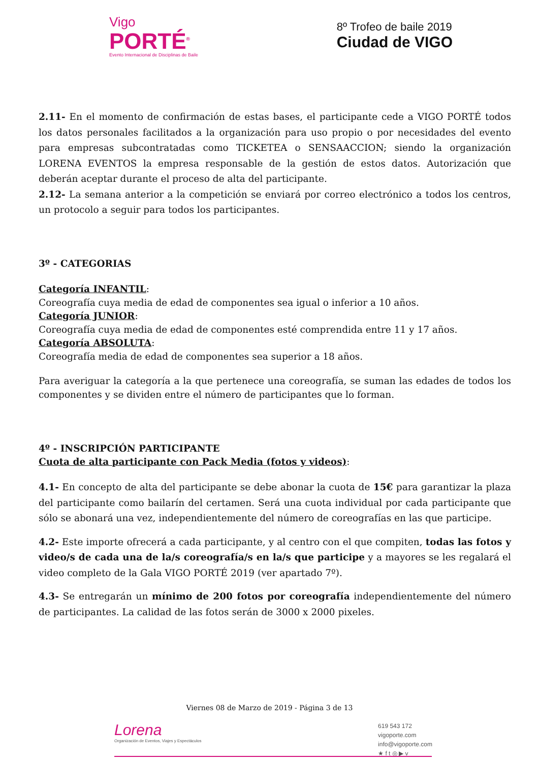Vigo
PORTÉ<sup>®</sup>
Evento Internacional de Disciplinas de Baile
8º Trofeo de baile 2019
Ciudad de VIGO
2.11- En el momento de confirmación de estas bases, el participante cede a VIGO PORTÉ todos los datos personales facilitados a la organización para uso propio o por necesidades del evento para empresas subcontratadas como TICKETEA o SENSAACCION; siendo la organización LORENA EVENTOS la empresa responsable de la gestión de estos datos. Autorización que deberán aceptar durante el proceso de alta del participante.
2.12- La semana anterior a la competición se enviará por correo electrónico a todos los centros, un protocolo a seguir para todos los participantes.
3º - CATEGORIAS
Categoría INFANTIL:
Coreografía cuya media de edad de componentes sea igual o inferior a 10 años.
Categoría JUNIOR:
Coreografía cuya media de edad de componentes esté comprendida entre 11 y 17 años.
Categoría ABSOLUTA:
Coreografía media de edad de componentes sea superior a 18 años.
Para averiguar la categoría a la que pertenece una coreografía, se suman las edades de todos los componentes y se dividen entre el número de participantes que lo forman.
4º - INSCRIPCIÓN PARTICIPANTE
Cuota de alta participante con Pack Media (fotos y videos):
4.1- En concepto de alta del participante se debe abonar la cuota de 15€ para garantizar la plaza del participante como bailarín del certamen. Será una cuota individual por cada participante que sólo se abonará una vez, independientemente del número de coreografías en las que participe.
4.2- Este importe ofrecerá a cada participante, y al centro con el que compiten, todas las fotos y video/s de cada una de la/s coreografía/s en la/s que participe y a mayores se les regalará el video completo de la Gala VIGO PORTÉ 2019 (ver apartado 7º).
4.3- Se entregarán un mínimo de 200 fotos por coreografía independientemente del número de participantes. La calidad de las fotos serán de 3000 x 2000 pixeles.
Viernes 08 de Marzo de 2019 - Página 3 de 13
Lorena
Organización de Eventos, Viajes y Espectáculos
619 543 172
vigoporte.com
info@vigoporte.com
★ f t ◎ ▶ v